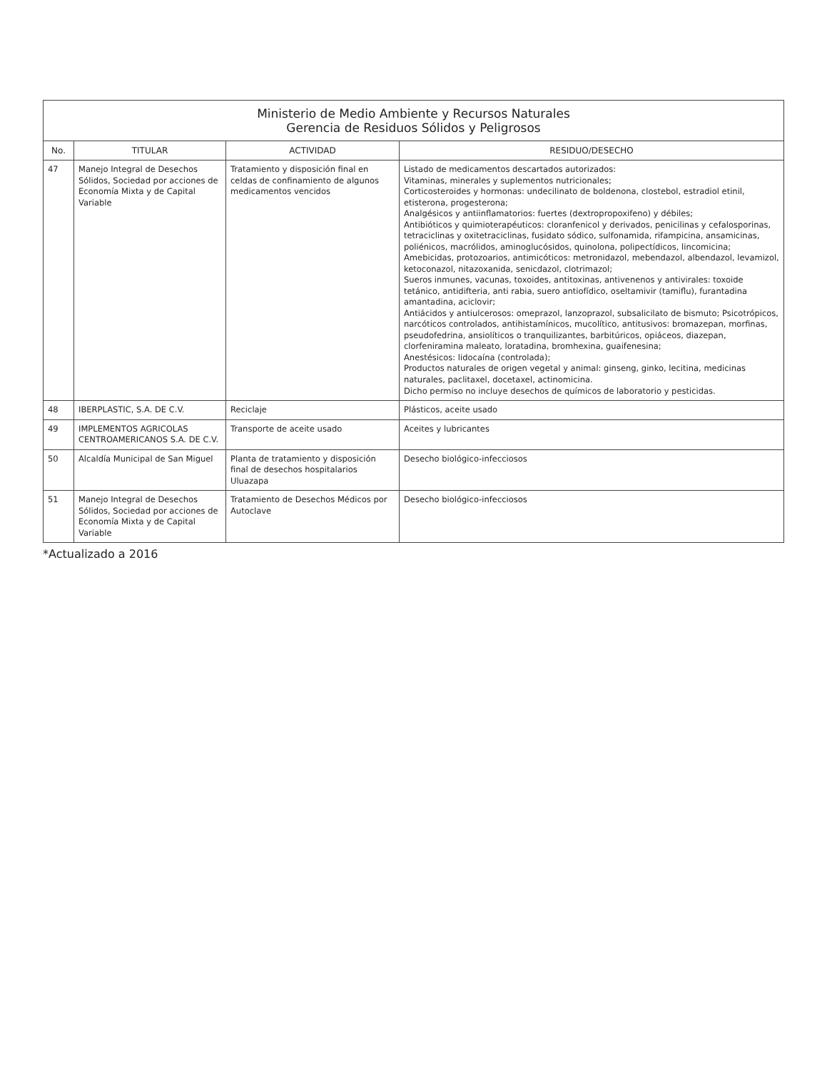Ministerio de Medio Ambiente y Recursos Naturales
Gerencia de Residuos Sólidos y Peligrosos
| No. | TITULAR | ACTIVIDAD | RESIDUO/DESECHO |
| --- | --- | --- | --- |
| 47 | Manejo Integral de Desechos Sólidos, Sociedad por acciones de Economía Mixta y de Capital Variable | Tratamiento y disposición final en celdas de confinamiento de algunos medicamentos vencidos | Listado de medicamentos descartados autorizados: Vitaminas, minerales y suplementos nutricionales; Corticosteroides y hormonas: undecilinato de boldenona, clostebol, estradiol etinil, etisterona, progesterona; Analgésicos y antiinflamatorios: fuertes (dextropropoxifeno) y débiles; Antibióticos y quimioterapéuticos: cloranfenicol y derivados, penicilinas y cefalosporinas, tetraciclinas y oxitetraciclinas, fusidato sódico, sulfonamida, rifampicina, ansamicinas, poliénicos, macrólidos, aminoglucósidos, quinolona, polipectídicos, lincomicina; Amebicidas, protozoarios, antimicóticos: metronidazol, mebendazol, albendazol, levamizol, ketoconazol, nitazoxanida, senicdazol, clotrimazol; Sueros inmunes, vacunas, toxoides, antitoxinas, antivenenos y antivirales: toxoide tetánico, antidifteria, anti rabia, suero antiofídico, oseltamivir (tamiflu), furantadina amantadina, aciclovir; Antiácidos y antiulcerosos: omeprazol, lanzoprazol, subsalicilato de bismuto; Psicotrópicos, narcóticos controlados, antihistamínicos, mucolítico, antitusivos: bromazepan, morfinas, pseudofedrina, ansiolíticos o tranquilizantes, barbitúricos, opiáceos, diazepan, clorfeniramina maleato, loratadina, bromhexina, guaifenesina; Anestésicos: lidocaína (controlada); Productos naturales de origen vegetal y animal: ginseng, ginko, lecitina, medicinas naturales, paclitaxel, docetaxel, actinomicina. Dicho permiso no incluye desechos de químicos de laboratorio y pesticidas. |
| 48 | IBERPLASTIC, S.A. DE C.V. | Reciclaje | Plásticos, aceite usado |
| 49 | IMPLEMENTOS AGRICOLAS CENTROAMERICANOS S.A. DE C.V. | Transporte de aceite usado | Aceites y lubricantes |
| 50 | Alcaldía Municipal de San Miguel | Planta de tratamiento y disposición final de desechos hospitalarios Uluazapa | Desecho biológico-infecciosos |
| 51 | Manejo Integral de Desechos Sólidos, Sociedad por acciones de Economía Mixta y de Capital Variable | Tratamiento de Desechos Médicos por Autoclave | Desecho biológico-infecciosos |
*Actualizado a 2016